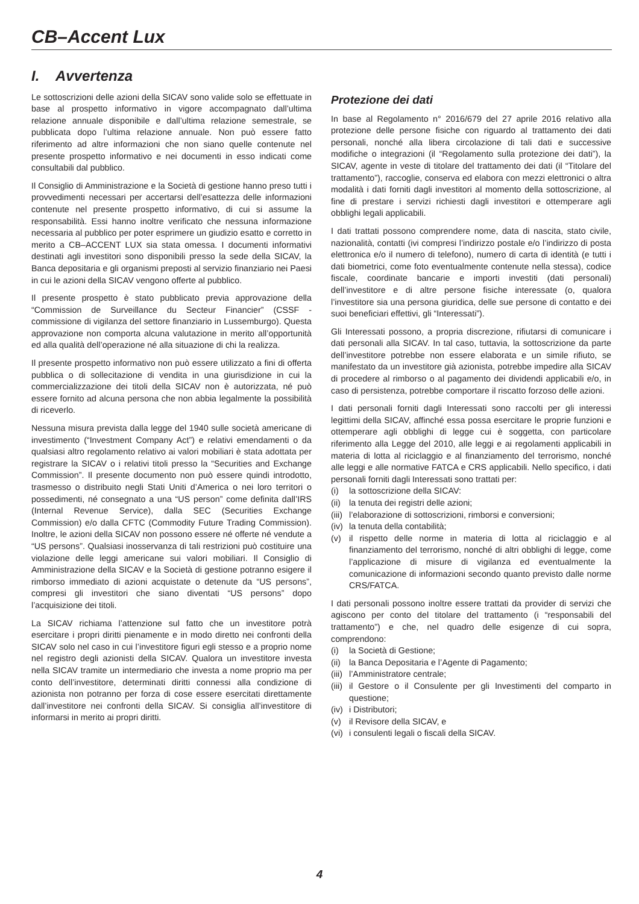CB–Accent Lux
I. Avvertenza
Le sottoscrizioni delle azioni della SICAV sono valide solo se effettuate in base al prospetto informativo in vigore accompagnato dall’ultima relazione annuale disponibile e dall’ultima relazione semestrale, se pubblicata dopo l’ultima relazione annuale. Non può essere fatto riferimento ad altre informazioni che non siano quelle contenute nel presente prospetto informativo e nei documenti in esso indicati come consultabili dal pubblico.
Il Consiglio di Amministrazione e la Società di gestione hanno preso tutti i provvedimenti necessari per accertarsi dell’esattezza delle informazioni contenute nel presente prospetto informativo, di cui si assume la responsabilità. Essi hanno inoltre verificato che nessuna informazione necessaria al pubblico per poter esprimere un giudizio esatto e corretto in merito a CB–ACCENT LUX sia stata omessa. I documenti informativi destinati agli investitori sono disponibili presso la sede della SICAV, la Banca depositaria e gli organismi preposti al servizio finanziario nei Paesi in cui le azioni della SICAV vengono offerte al pubblico.
Il presente prospetto è stato pubblicato previa approvazione della “Commission de Surveillance du Secteur Financier” (CSSF - commissione di vigilanza del settore finanziario in Lussemburgo). Questa approvazione non comporta alcuna valutazione in merito all’opportunità ed alla qualità dell’operazione né alla situazione di chi la realizza.
Il presente prospetto informativo non può essere utilizzato a fini di offerta pubblica o di sollecitazione di vendita in una giurisdizione in cui la commercializzazione dei titoli della SICAV non è autorizzata, né può essere fornito ad alcuna persona che non abbia legalmente la possibilità di riceverlo.
Nessuna misura prevista dalla legge del 1940 sulle società americane di investimento (“Investment Company Act”) e relativi emendamenti o da qualsiasi altro regolamento relativo ai valori mobiliari è stata adottata per registrare la SICAV o i relativi titoli presso la “Securities and Exchange Commission”. Il presente documento non può essere quindi introdotto, trasmesso o distribuito negli Stati Uniti d’America o nei loro territori o possedimenti, né consegnato a una “US person” come definita dall’IRS (Internal Revenue Service), dalla SEC (Securities Exchange Commission) e/o dalla CFTC (Commodity Future Trading Commission). Inoltre, le azioni della SICAV non possono essere né offerte né vendute a “US persons”. Qualsiasi inosservanza di tali restrizioni può costituire una violazione delle leggi americane sui valori mobiliari. Il Consiglio di Amministrazione della SICAV e la Società di gestione potranno esigere il rimborso immediato di azioni acquistate o detenute da “US persons”, compresi gli investitori che siano diventati “US persons” dopo l’acquisizione dei titoli.
La SICAV richiama l’attenzione sul fatto che un investitore potrà esercitare i propri diritti pienamente e in modo diretto nei confronti della SICAV solo nel caso in cui l’investitore figuri egli stesso e a proprio nome nel registro degli azionisti della SICAV. Qualora un investitore investa nella SICAV tramite un intermediario che investa a nome proprio ma per conto dell’investitore, determinati diritti connessi alla condizione di azionista non potranno per forza di cose essere esercitati direttamente dall’investitore nei confronti della SICAV. Si consiglia all’investitore di informarsi in merito ai propri diritti.
Protezione dei dati
In base al Regolamento n° 2016/679 del 27 aprile 2016 relativo alla protezione delle persone fisiche con riguardo al trattamento dei dati personali, nonché alla libera circolazione di tali dati e successive modifiche o integrazioni (il “Regolamento sulla protezione dei dati”), la SICAV, agente in veste di titolare del trattamento dei dati (il “Titolare del trattamento”), raccoglie, conserva ed elabora con mezzi elettronici o altra modalità i dati forniti dagli investitori al momento della sottoscrizione, al fine di prestare i servizi richiesti dagli investitori e ottemperare agli obblighi legali applicabili.
I dati trattati possono comprendere nome, data di nascita, stato civile, nazionalità, contatti (ivi compresi l’indirizzo postale e/o l’indirizzo di posta elettronica e/o il numero di telefono), numero di carta di identità (e tutti i dati biometrici, come foto eventualmente contenute nella stessa), codice fiscale, coordinate bancarie e importi investiti (dati personali) dell’investitore e di altre persone fisiche interessate (o, qualora l’investitore sia una persona giuridica, delle sue persone di contatto e dei suoi beneficiari effettivi, gli “Interessati”).
Gli Interessati possono, a propria discrezione, rifiutarsi di comunicare i dati personali alla SICAV. In tal caso, tuttavia, la sottoscrizione da parte dell’investitore potrebbe non essere elaborata e un simile rifiuto, se manifestato da un investitore già azionista, potrebbe impedire alla SICAV di procedere al rimborso o al pagamento dei dividendi applicabili e/o, in caso di persistenza, potrebbe comportare il riscatto forzoso delle azioni.
I dati personali forniti dagli Interessati sono raccolti per gli interessi legittimi della SICAV, affinché essa possa esercitare le proprie funzioni e ottemperare agli obblighi di legge cui è soggetta, con particolare riferimento alla Legge del 2010, alle leggi e ai regolamenti applicabili in materia di lotta al riciclaggio e al finanziamento del terrorismo, nonché alle leggi e alle normative FATCA e CRS applicabili. Nello specifico, i dati personali forniti dagli Interessati sono trattati per:
(i) la sottoscrizione della SICAV:
(ii) la tenuta dei registri delle azioni;
(iii) l’elaborazione di sottoscrizioni, rimborsi e conversioni;
(iv) la tenuta della contabilità;
(v) il rispetto delle norme in materia di lotta al riciclaggio e al finanziamento del terrorismo, nonché di altri obblighi di legge, come l’applicazione di misure di vigilanza ed eventualmente la comunicazione di informazioni secondo quanto previsto dalle norme CRS/FATCA.
I dati personali possono inoltre essere trattati da provider di servizi che agiscono per conto del titolare del trattamento (i “responsabili del trattamento”) e che, nel quadro delle esigenze di cui sopra, comprendono:
(i) la Società di Gestione;
(ii) la Banca Depositaria e l’Agente di Pagamento;
(iii) l’Amministratore centrale;
(iii) il Gestore o il Consulente per gli Investimenti del comparto in questione;
(iv) i Distributori;
(v) il Revisore della SICAV, e
(vi) i consulenti legali o fiscali della SICAV.
4